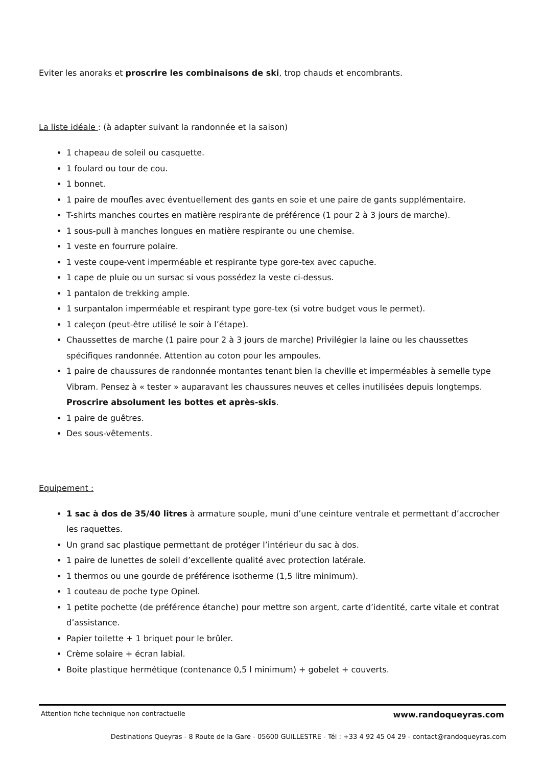Eviter les anoraks et proscrire les combinaisons de ski, trop chauds et encombrants.
La liste idéale : (à adapter suivant la randonnée et la saison)
1 chapeau de soleil ou casquette.
1 foulard ou tour de cou.
1 bonnet.
1 paire de moufles avec éventuellement des gants en soie et une paire de gants supplémentaire.
T-shirts manches courtes en matière respirante de préférence (1 pour 2 à 3 jours de marche).
1 sous-pull à manches longues en matière respirante ou une chemise.
1 veste en fourrure polaire.
1 veste coupe-vent imperméable et respirante type gore-tex avec capuche.
1 cape de pluie ou un sursac si vous possédez la veste ci-dessus.
1 pantalon de trekking ample.
1 surpantalon imperméable et respirant type gore-tex (si votre budget vous le permet).
1 caleçon (peut-être utilisé le soir à l’étape).
Chaussettes de marche (1 paire pour 2 à 3 jours de marche) Privilégier la laine ou les chaussettes spécifiques randonnée. Attention au coton pour les ampoules.
1 paire de chaussures de randonnée montantes tenant bien la cheville et imperméables à semelle type Vibram. Pensez à « tester » auparavant les chaussures neuves et celles inutilisées depuis longtemps. Proscrire absolument les bottes et après-skis.
1 paire de guêtres.
Des sous-vêtements.
Equipement :
1 sac à dos de 35/40 litres à armature souple, muni d’une ceinture ventrale et permettant d’accrocher les raquettes.
Un grand sac plastique permettant de protéger l’intérieur du sac à dos.
1 paire de lunettes de soleil d’excellente qualité avec protection latérale.
1 thermos ou une gourde de préférence isotherme (1,5 litre minimum).
1 couteau de poche type Opinel.
1 petite pochette (de préférence étanche) pour mettre son argent, carte d’identité, carte vitale et contrat d’assistance.
Papier toilette + 1 briquet pour le brûler.
Crème solaire + écran labial.
Boite plastique hermétique (contenance 0,5 l minimum) + gobelet + couverts.
Attention fiche technique non contractuelle www.randoqueyras.com
Destinations Queyras - 8 Route de la Gare - 05600 GUILLESTRE - Tél : +33 4 92 45 04 29 - contact@randoqueyras.com